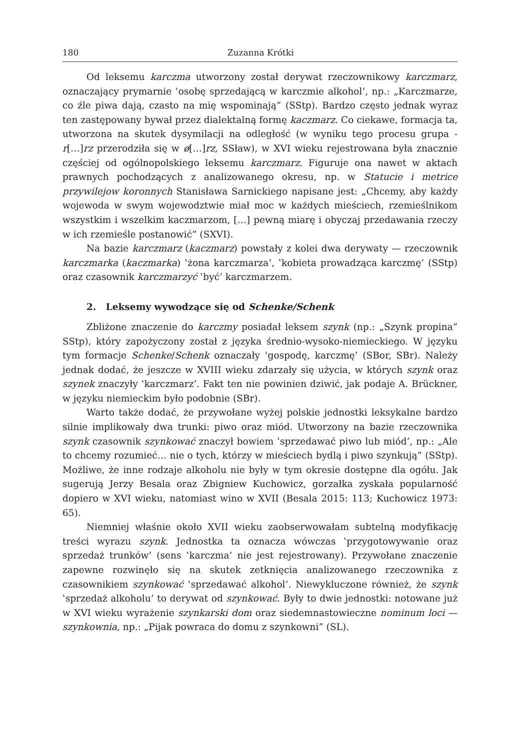180 Zuzanna Krótki
Od leksemu karczma utworzony został derywat rzeczownikowy karczmarz, oznaczający prymarnie ‛osobę sprzedającą w karczmie alkohol’, np.: „Karczmarze, co źle piwa dają, czasto na mię wspominają” (SStp). Bardzo często jednak wyraz ten zastępowany bywał przez dialektalną formę kaczmarz. Co ciekawe, formacja ta, utworzona na skutek dysymilacji na odległość (w wyniku tego procesu grupa -r[…]rz przerodziła się w ø[…]rz, SSław), w XVI wieku rejestrowana była znacznie częściej od ogólnopolskiego leksemu karczmarz. Figuruje ona nawet w aktach prawnych pochodzących z analizowanego okresu, np. w Statucie i metrice przywilejow koronnych Stanisława Sarnickiego napisane jest: „Chcemy, aby każdy wojewoda w swym wojewodztwie miał moc w każdych mieściech, rzemieślnikom wszystkim i wszelkim kaczmarzom, […] pewną miarę i obyczaj przedawania rzeczy w ich rzemieśle postanowić” (SXVI).
Na bazie karczmarz (kaczmarz) powstały z kolei dwa derywaty — rzeczownik karczmarka (kaczmarka) ‛żona karczmarza’, ‛kobieta prowadząca karczmę’ (SStp) oraz czasownik karczmarzyć ‛być’ karczmarzem.
2. Leksemy wywodzące się od Schenke/Schenk
Zbliżone znaczenie do karczmy posiadał leksem szynk (np.: „Szynk propina” SStp), który zapożyczony został z języka średnio-wysoko-niemieckiego. W języku tym formacje Schenke/Schenk oznaczały ‛gospodę, karczmę’ (SBor, SBr). Należy jednak dodać, że jeszcze w XVIII wieku zdarzały się użycia, w których szynk oraz szynek znaczyły ‛karczmarz’. Fakt ten nie powinien dziwić, jak podaje A. Brückner, w języku niemieckim było podobnie (SBr).
Warto także dodać, że przywołane wyżej polskie jednostki leksykalne bardzo silnie implikowały dwa trunki: piwo oraz miód. Utworzony na bazie rzeczownika szynk czasownik szynkować znaczył bowiem ‛sprzedawać piwo lub miód’, np.: „Ale to chcemy rozumieć… nie o tych, którzy w mieściech bydlą i piwo szynkują” (SStp). Możliwe, że inne rodzaje alkoholu nie były w tym okresie dostępne dla ogółu. Jak sugerują Jerzy Besala oraz Zbigniew Kuchowicz, gorzałka zyskała popularność dopiero w XVI wieku, natomiast wino w XVII (Besala 2015: 113; Kuchowicz 1973: 65).
Niemniej właśnie około XVII wieku zaobserwowałam subtelną modyfikację treści wyrazu szynk. Jednostka ta oznacza wówczas ‛przygotowywanie oraz sprzedaż trunków’ (sens ‛karczma’ nie jest rejestrowany). Przywołane znaczenie zapewne rozwinęło się na skutek zetknięcia analizowanego rzeczownika z czasownikiem szynkować ‛sprzedawać alkohol’. Niewykluczone również, że szynk ‛sprzedaż alkoholu’ to derywat od szynkować. Były to dwie jednostki: notowane już w XVI wieku wyrażenie szynkarski dom oraz siedemnastowieczne nominum loci — szynkownia, np.: „Pijak powraca do domu z szynkowni” (SL).